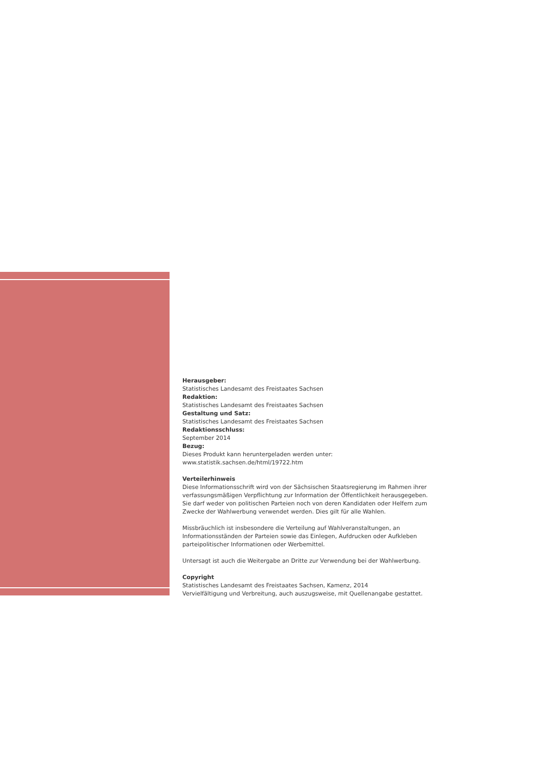Herausgeber:
Statistisches Landesamt des Freistaates Sachsen
Redaktion:
Statistisches Landesamt des Freistaates Sachsen
Gestaltung und Satz:
Statistisches Landesamt des Freistaates Sachsen
Redaktionsschluss:
September 2014
Bezug:
Dieses Produkt kann heruntergeladen werden unter:
www.statistik.sachsen.de/html/19722.htm
Verteilerhinweis
Diese Informationsschrift wird von der Sächsischen Staatsregierung im Rahmen ihrer verfassungsmäßigen Verpflichtung zur Information der Öffentlichkeit herausgegeben. Sie darf weder von politischen Parteien noch von deren Kandidaten oder Helfern zum Zwecke der Wahlwerbung verwendet werden. Dies gilt für alle Wahlen.
Missbräuchlich ist insbesondere die Verteilung auf Wahlveranstaltungen, an Informationsständen der Parteien sowie das Einlegen, Aufdrucken oder Aufkleben parteipolitischer Informationen oder Werbemittel.
Untersagt ist auch die Weitergabe an Dritte zur Verwendung bei der Wahlwerbung.
Copyright
Statistisches Landesamt des Freistaates Sachsen, Kamenz, 2014
Vervielfältigung und Verbreitung, auch auszugsweise, mit Quellenangabe gestattet.